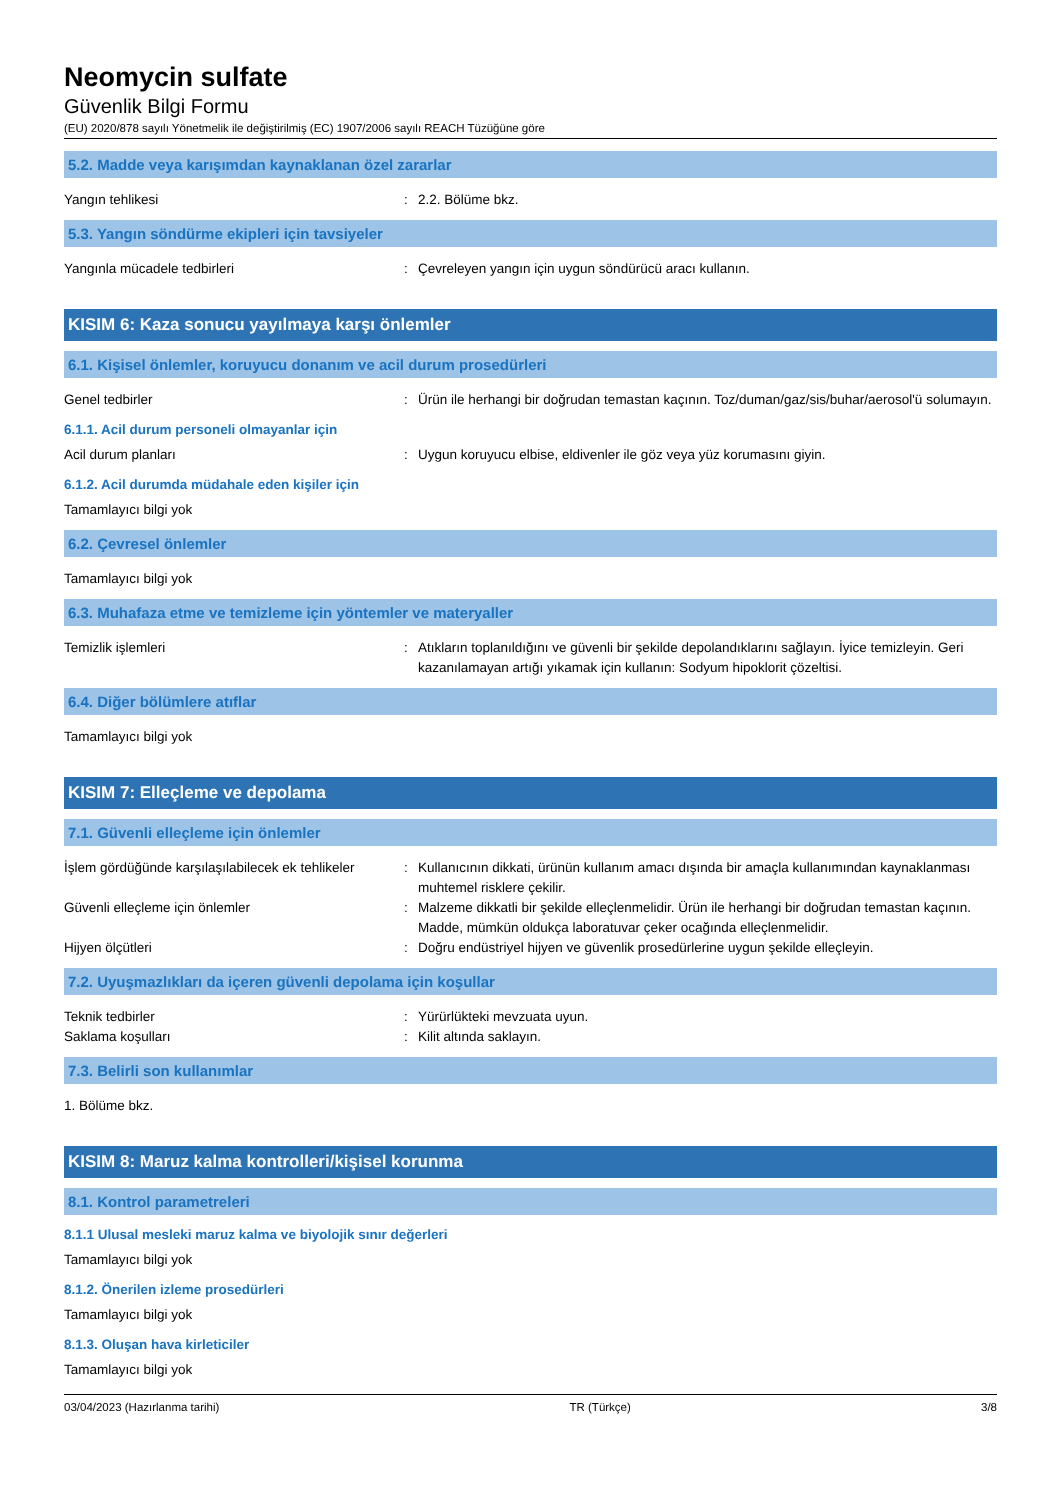Neomycin sulfate
Güvenlik Bilgi Formu
(EU) 2020/878 sayılı Yönetmelik ile değiştirilmiş (EC) 1907/2006 sayılı REACH Tüzüğüne göre
5.2. Madde veya karışımdan kaynaklanan özel zararlar
Yangın tehlikesi : 2.2. Bölüme bkz.
5.3. Yangın söndürme ekipleri için tavsiyeler
Yangınla mücadele tedbirleri : Çevreleyen yangın için uygun söndürücü aracı kullanın.
KISIM 6: Kaza sonucu yayılmaya karşı önlemler
6.1. Kişisel önlemler, koruyucu donanım ve acil durum prosedürleri
Genel tedbirler : Ürün ile herhangi bir doğrudan temastan kaçının. Toz/duman/gaz/sis/buhar/aerosol'ü solumayın.
6.1.1. Acil durum personeli olmayanlar için
Acil durum planları : Uygun koruyucu elbise, eldivenler ile göz veya yüz korumasını giyin.
6.1.2. Acil durumda müdahale eden kişiler için
Tamamlayıcı bilgi yok
6.2. Çevresel önlemler
Tamamlayıcı bilgi yok
6.3. Muhafaza etme ve temizleme için yöntemler ve materyaller
Temizlik işlemleri : Atıkların toplanıldığını ve güvenli bir şekilde depolandıklarını sağlayın. İyice temizleyin. Geri kazanılamayan artığı yıkamak için kullanın: Sodyum hipoklorit çözeltisi.
6.4. Diğer bölümlere atıflar
Tamamlayıcı bilgi yok
KISIM 7: Elleçleme ve depolama
7.1. Güvenli elleçleme için önlemler
İşlem gördüğünde karşılaşılabilecek ek tehlikeler
: Kullanıcının dikkati, ürünün kullanım amacı dışında bir amaçla kullanımından kaynaklanması muhtemel risklere çekilir.
Güvenli elleçleme için önlemler : Malzeme dikkatli bir şekilde elleçlenmelidir. Ürün ile herhangi bir doğrudan temastan kaçının. Madde, mümkün oldukça laboratuvar çeker ocağında elleçlenmelidir.
Hijyen ölçütleri : Doğru endüstriyel hijyen ve güvenlik prosedürlerine uygun şekilde elleçleyin.
7.2. Uyuşmazlıkları da içeren güvenli depolama için koşullar
Teknik tedbirler : Yürürlükteki mevzuata uyun.
Saklama koşulları : Kilit altında saklayın.
7.3. Belirli son kullanımlar
1. Bölüme bkz.
KISIM 8: Maruz kalma kontrolleri/kişisel korunma
8.1. Kontrol parametreleri
8.1.1 Ulusal mesleki maruz kalma ve biyolojik sınır değerleri
Tamamlayıcı bilgi yok
8.1.2. Önerilen izleme prosedürleri
Tamamlayıcı bilgi yok
8.1.3. Oluşan hava kirleticiler
Tamamlayıcı bilgi yok
03/04/2023 (Hazırlanma tarihi) TR (Türkçe) 3/8